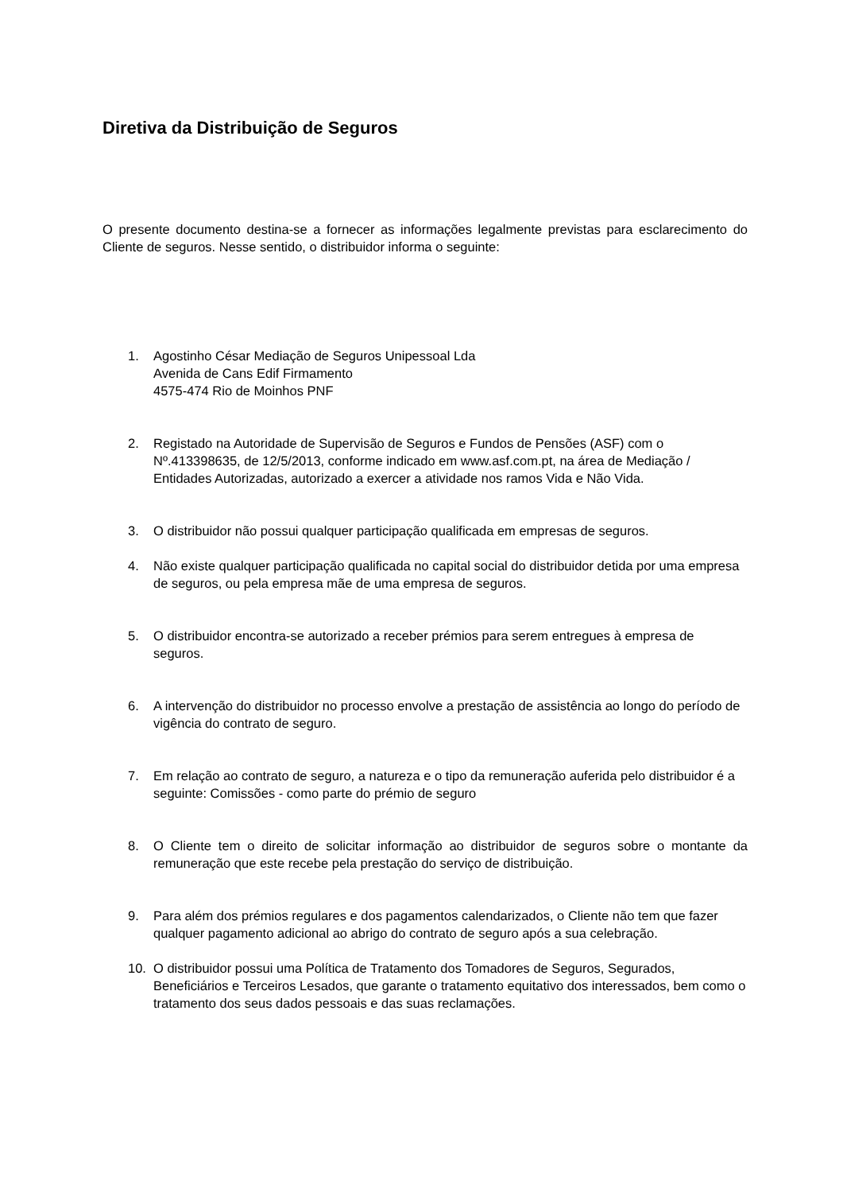Diretiva da Distribuição de Seguros
O presente documento destina-se a fornecer as informações legalmente previstas para esclarecimento do Cliente de seguros. Nesse sentido, o distribuidor informa o seguinte:
1. Agostinho César Mediação de Seguros Unipessoal Lda
Avenida de Cans Edif Firmamento
4575-474 Rio de Moinhos PNF
2. Registado na Autoridade de Supervisão de Seguros e Fundos de Pensões (ASF) com o Nº.413398635, de 12/5/2013, conforme indicado em www.asf.com.pt, na área de Mediação / Entidades Autorizadas, autorizado a exercer a atividade nos ramos Vida e Não Vida.
3. O distribuidor não possui qualquer participação qualificada em empresas de seguros.
4. Não existe qualquer participação qualificada no capital social do distribuidor detida por uma empresa de seguros, ou pela empresa mãe de uma empresa de seguros.
5. O distribuidor encontra-se autorizado a receber prémios para serem entregues à empresa de seguros.
6. A intervenção do distribuidor no processo envolve a prestação de assistência ao longo do período de vigência do contrato de seguro.
7. Em relação ao contrato de seguro, a natureza e o tipo da remuneração auferida pelo distribuidor é a seguinte: Comissões - como parte do prémio de seguro
8. O Cliente tem o direito de solicitar informação ao distribuidor de seguros sobre o montante da remuneração que este recebe pela prestação do serviço de distribuição.
9. Para além dos prémios regulares e dos pagamentos calendarizados, o Cliente não tem que fazer qualquer pagamento adicional ao abrigo do contrato de seguro após a sua celebração.
10. O distribuidor possui uma Política de Tratamento dos Tomadores de Seguros, Segurados, Beneficiários e Terceiros Lesados, que garante o tratamento equitativo dos interessados, bem como o tratamento dos seus dados pessoais e das suas reclamações.